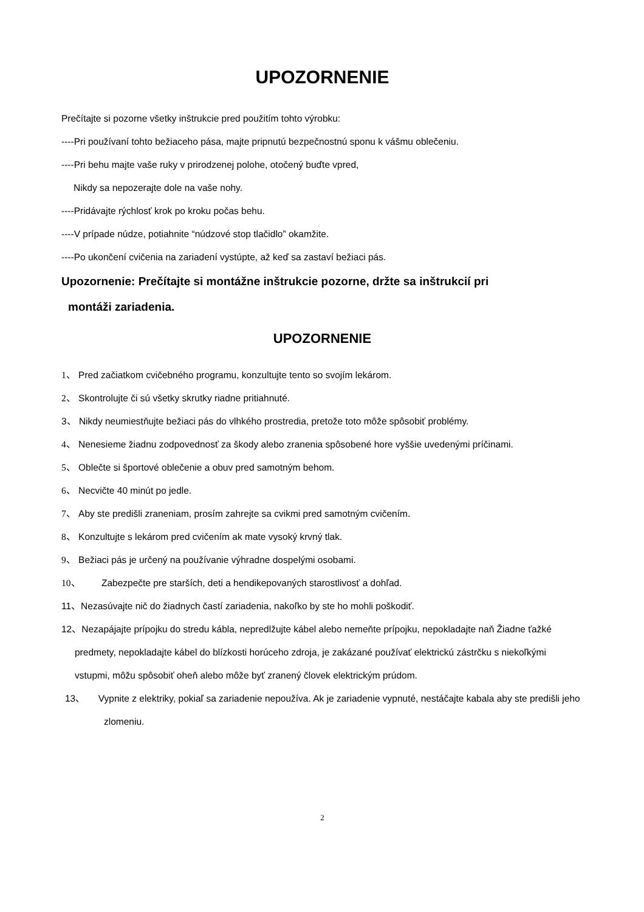UPOZORNENIE
Prečítajte si pozorne všetky inštrukcie pred použitím tohto výrobku:
----Pri používaní tohto bežiaceho pása, majte pripnutú bezpečnostnú sponu k vášmu oblečeniu.
----Pri behu majte vaše ruky v prirodzenej polohe, otočený buďte vpred,
Nikdy sa nepozerajte dole na vaše nohy.
----Pridávajte rýchlosť krok po kroku počas behu.
----V prípade núdze, potiahnite “núdzové stop tlačidlo” okamžite.
----Po ukončení cvičenia na zariadení vystúpte, až keď sa zastaví bežiaci pás.
Upozornenie: Prečítajte si montážne inštrukcie pozorne, držte sa inštrukcií pri
montáži zariadenia.
UPOZORNENIE
1、 Pred začiatkom cvičebného programu, konzultujte tento so svojím lekárom.
2、 Skontrolujte či sú všetky skrutky riadne pritiahnuté.
3、 Nikdy neumiestňujte bežiaci pás do vlhkého prostredia, pretože toto môže spôsobiť problémy.
4、 Nenesieme žiadnu zodpovednosť za škody alebo zranenia spôsobené hore vyššie uvedenými príčinami.
5、 Oblečte si športové oblečenie a obuv pred samotným behom.
6、 Necvičte 40 minút po jedle.
7、 Aby ste predišli zraneniam, prosím zahrejte sa cvikmi pred samotným cvičením.
8、 Konzultujte s lekárom pred cvičením ak mate vysoký krvný tlak.
9、 Bežiaci pás je určený na používanie výhradne dospelými osobami.
10、 Zabezpečte pre starších, deti a hendikepovaných starostlivosť a dohľad.
11、Nezasúvajte nič do žiadnych častí zariadenia, nakoľko by ste ho mohli poškodiť.
12、Nezapájajte prípojku do stredu kábla, nepredlžujte kábel alebo nemeňte prípojku, nepokladajte naň Žiadne ťažké predmety, nepokladajte kábel do blízkosti horúceho zdroja, je zakázané používať elektrickú zástrčku s niekoľkými vstupmi, môžu spôsobiť oheň alebo môže byť zranený človek elektrickým prúdom.
13、 Vypnite z elektriky, pokiaľ sa zariadenie nepoužíva. Ak je zariadenie vypnuté, nestáčajte kabala aby ste predišli jeho zlomeniu.
2